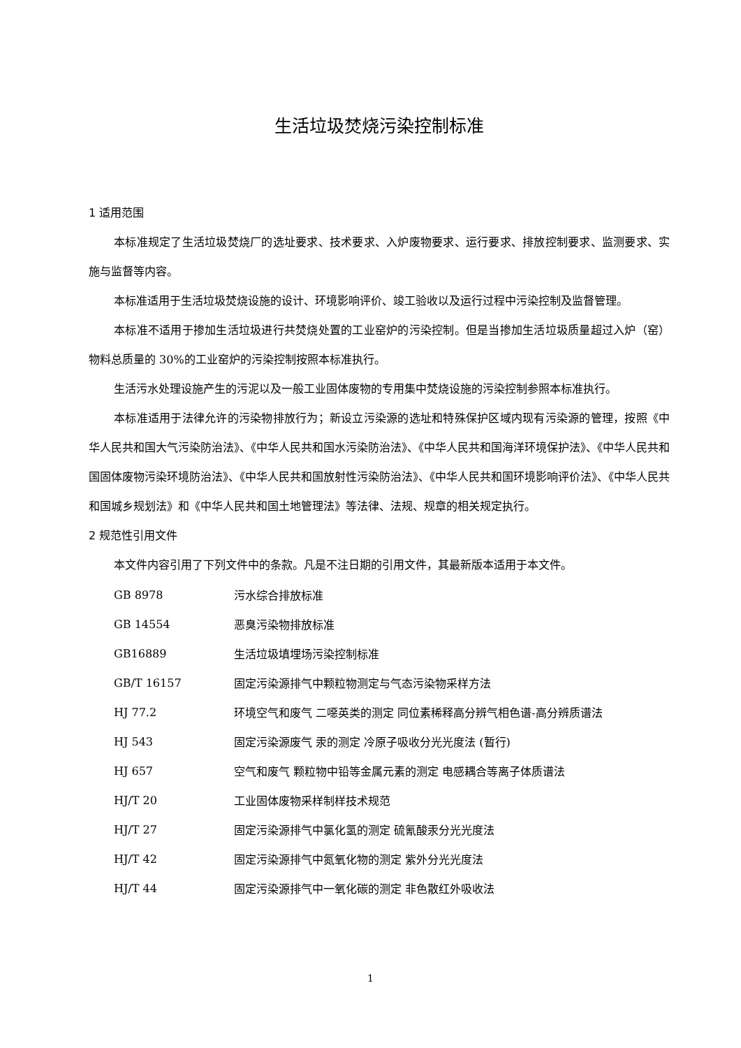生活垃圾焚烧污染控制标准
1 适用范围
本标准规定了生活垃圾焚烧厂的选址要求、技术要求、入炉废物要求、运行要求、排放控制要求、监测要求、实施与监督等内容。
本标准适用于生活垃圾焚烧设施的设计、环境影响评价、竣工验收以及运行过程中污染控制及监督管理。
本标准不适用于掺加生活垃圾进行共焚烧处置的工业窑炉的污染控制。但是当掺加生活垃圾质量超过入炉（窑）物料总质量的 30%的工业窑炉的污染控制按照本标准执行。
生活污水处理设施产生的污泥以及一般工业固体废物的专用集中焚烧设施的污染控制参照本标准执行。
本标准适用于法律允许的污染物排放行为；新设立污染源的选址和特殊保护区域内现有污染源的管理，按照《中华人民共和国大气污染防治法》、《中华人民共和国水污染防治法》、《中华人民共和国海洋环境保护法》、《中华人民共和国固体废物污染环境防治法》、《中华人民共和国放射性污染防治法》、《中华人民共和国环境影响评价法》、《中华人民共和国城乡规划法》和《中华人民共和国土地管理法》等法律、法规、规章的相关规定执行。
2 规范性引用文件
本文件内容引用了下列文件中的条款。凡是不注日期的引用文件，其最新版本适用于本文件。
| GB 8978 | 污水综合排放标准 |
| GB 14554 | 恶臭污染物排放标准 |
| GB16889 | 生活垃圾填埋场污染控制标准 |
| GB/T 16157 | 固定污染源排气中颗粒物测定与气态污染物采样方法 |
| HJ 77.2 | 环境空气和废气 二噁英类的测定 同位素稀释高分辨气相色谱-高分辨质谱法 |
| HJ 543 | 固定污染源废气 汞的测定 冷原子吸收分光光度法 (暂行) |
| HJ 657 | 空气和废气 颗粒物中铅等金属元素的测定 电感耦合等离子体质谱法 |
| HJ/T 20 | 工业固体废物采样制样技术规范 |
| HJ/T 27 | 固定污染源排气中氯化氢的测定 硫氰酸汞分光光度法 |
| HJ/T 42 | 固定污染源排气中氮氧化物的测定 紫外分光光度法 |
| HJ/T 44 | 固定污染源排气中一氧化碳的测定 非色散红外吸收法 |
1